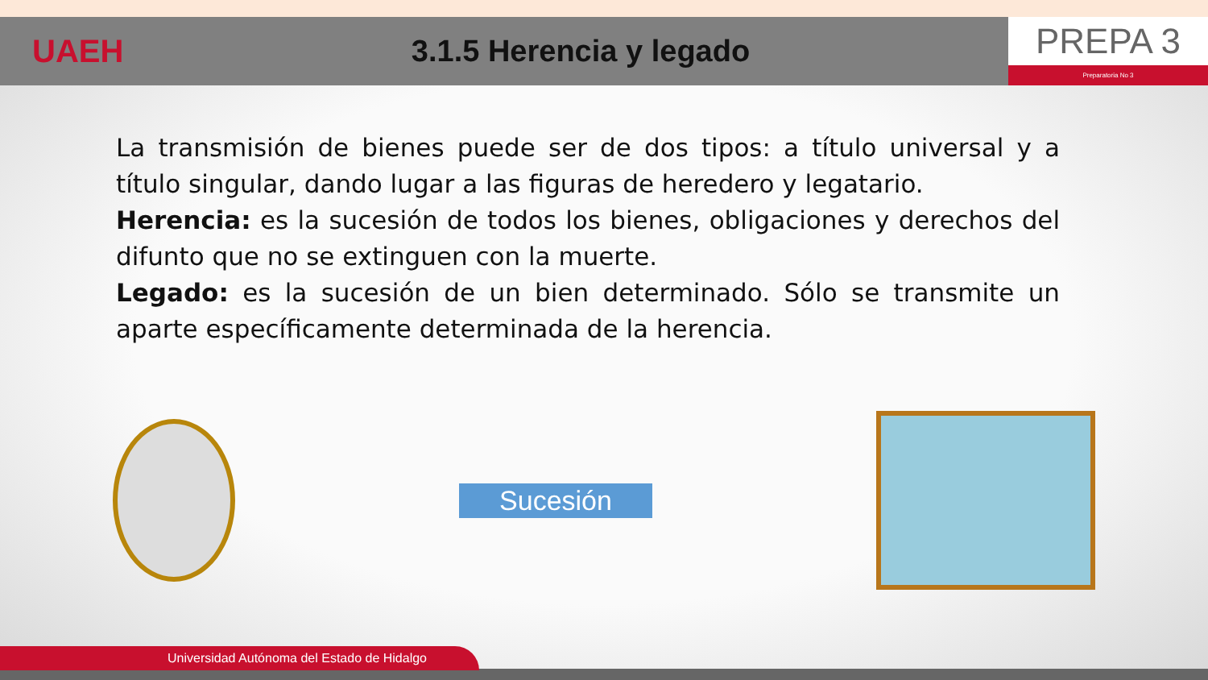UAEH 3.1.5 Herencia y legado
PREPA 3
Preparatoria No 3
La transmisión de bienes puede ser de dos tipos: a título universal y a título singular, dando lugar a las figuras de heredero y legatario.
Herencia: es la sucesión de todos los bienes, obligaciones y derechos del difunto que no se extinguen con la muerte.
Legado: es la sucesión de un bien determinado. Sólo se transmite un aparte específicamente determinada de la herencia.
Sucesión
Universidad Autónoma del Estado de Hidalgo